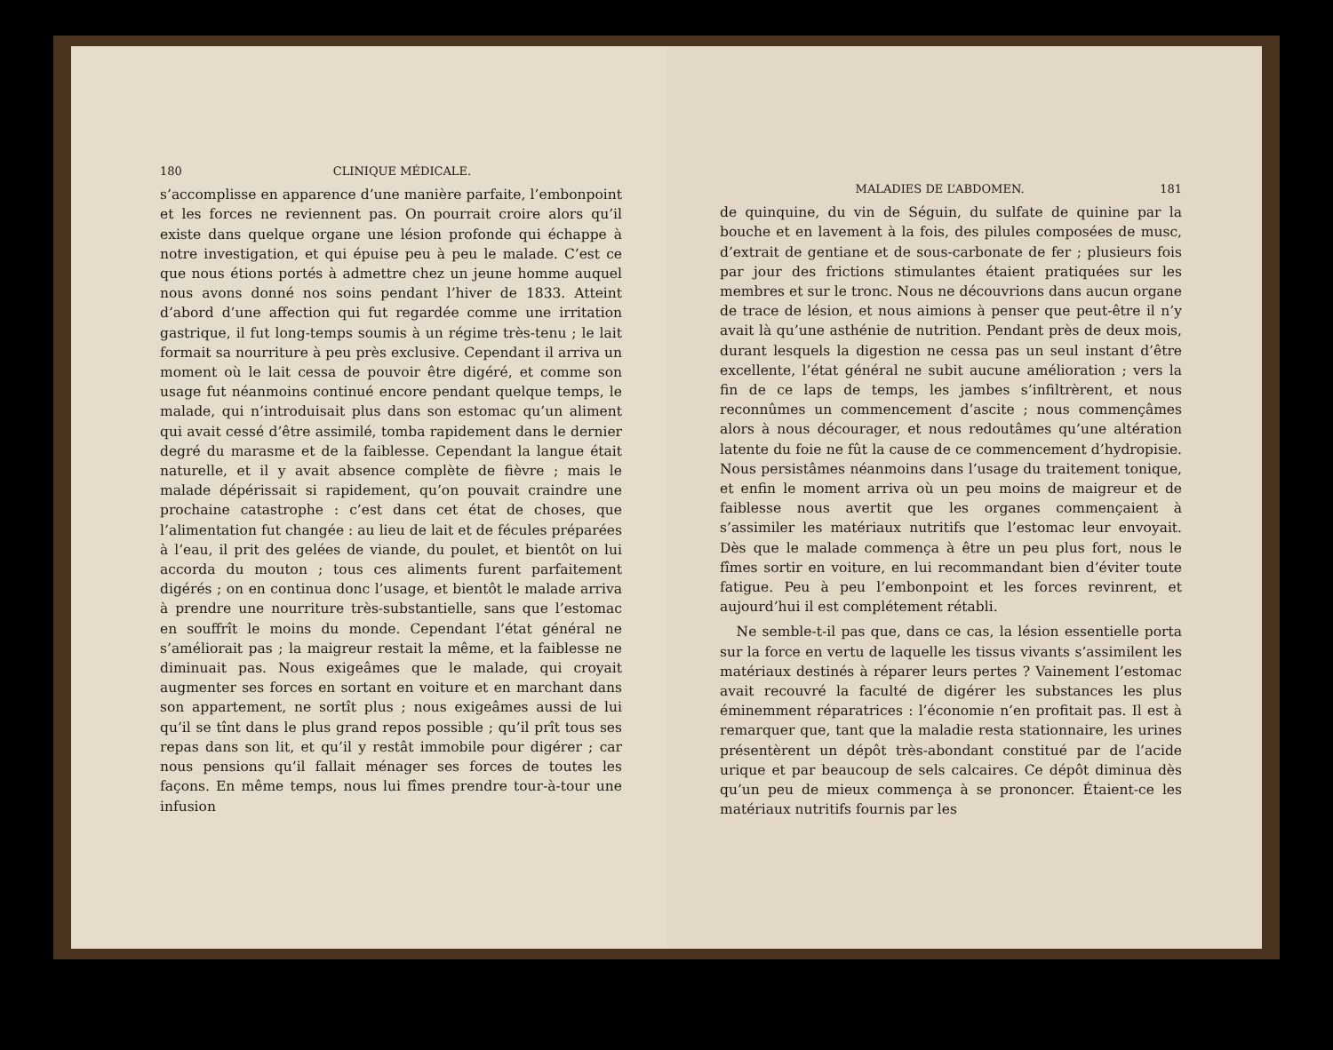180 CLINIQUE MÉDICALE.
s’accomplisse en apparence d’une manière parfaite, l’embonpoint et les forces ne reviennent pas. On pourrait croire alors qu’il existe dans quelque organe une lésion profonde qui échappe à notre investigation, et qui épuise peu à peu le malade. C’est ce que nous étions portés à admettre chez un jeune homme auquel nous avons donné nos soins pendant l’hiver de 1833. Atteint d’abord d’une affection qui fut regardée comme une irritation gastrique, il fut long-temps soumis à un régime très-tenu ; le lait formait sa nourriture à peu près exclusive. Cependant il arriva un moment où le lait cessa de pouvoir être digéré, et comme son usage fut néanmoins continué encore pendant quelque temps, le malade, qui n’introduisait plus dans son estomac qu’un aliment qui avait cessé d’être assimilé, tomba rapidement dans le dernier degré du marasme et de la faiblesse. Cependant la langue était naturelle, et il y avait absence complète de fièvre ; mais le malade dépérissait si rapidement, qu’on pouvait craindre une prochaine catastrophe : c’est dans cet état de choses, que l’alimentation fut changée : au lieu de lait et de fécules préparées à l’eau, il prit des gelées de viande, du poulet, et bientôt on lui accorda du mouton ; tous ces aliments furent parfaitement digérés ; on en continua donc l’usage, et bientôt le malade arriva à prendre une nourriture très-substantielle, sans que l’estomac en souffrît le moins du monde. Cependant l’état général ne s’améliorait pas ; la maigreur restait la même, et la faiblesse ne diminuait pas. Nous exigeâmes que le malade, qui croyait augmenter ses forces en sortant en voiture et en marchant dans son appartement, ne sortît plus ; nous exigeâmes aussi de lui qu’il se tînt dans le plus grand repos possible ; qu’il prît tous ses repas dans son lit, et qu’il y restât immobile pour digérer ; car nous pensions qu’il fallait ménager ses forces de toutes les façons. En même temps, nous lui fîmes prendre tour-à-tour une infusion
MALADIES DE L’ABDOMEN. 181
de quinquine, du vin de Séguin, du sulfate de quinine par la bouche et en lavement à la fois, des pilules composées de musc, d’extrait de gentiane et de sous-carbonate de fer ; plusieurs fois par jour des frictions stimulantes étaient pratiquées sur les membres et sur le tronc. Nous ne découvrions dans aucun organe de trace de lésion, et nous aimions à penser que peut-être il n’y avait là qu’une asthénie de nutrition. Pendant près de deux mois, durant lesquels la digestion ne cessa pas un seul instant d’être excellente, l’état général ne subit aucune amélioration ; vers la fin de ce laps de temps, les jambes s’infiltrèrent, et nous reconnûmes un commencement d’ascite ; nous commençâmes alors à nous décourager, et nous redoutâmes qu’une altération latente du foie ne fût la cause de ce commencement d’hydropisie. Nous persistâmes néanmoins dans l’usage du traitement tonique, et enfin le moment arriva où un peu moins de maigreur et de faiblesse nous avertit que les organes commençaient à s’assimiler les matériaux nutritifs que l’estomac leur envoyait. Dès que le malade commença à être un peu plus fort, nous le fîmes sortir en voiture, en lui recommandant bien d’éviter toute fatigue. Peu à peu l’embonpoint et les forces revinrent, et aujourd’hui il est complétement rétabli.
Ne semble-t-il pas que, dans ce cas, la lésion essentielle porta sur la force en vertu de laquelle les tissus vivants s’assimilent les matériaux destinés à réparer leurs pertes ? Vainement l’estomac avait recouvré la faculté de digérer les substances les plus éminemment réparatrices : l’économie n’en profitait pas. Il est à remarquer que, tant que la maladie resta stationnaire, les urines présentèrent un dépôt très-abondant constitué par de l’acide urique et par beaucoup de sels calcaires. Ce dépôt diminua dès qu’un peu de mieux commença à se prononcer. Étaient-ce les matériaux nutritifs fournis par les